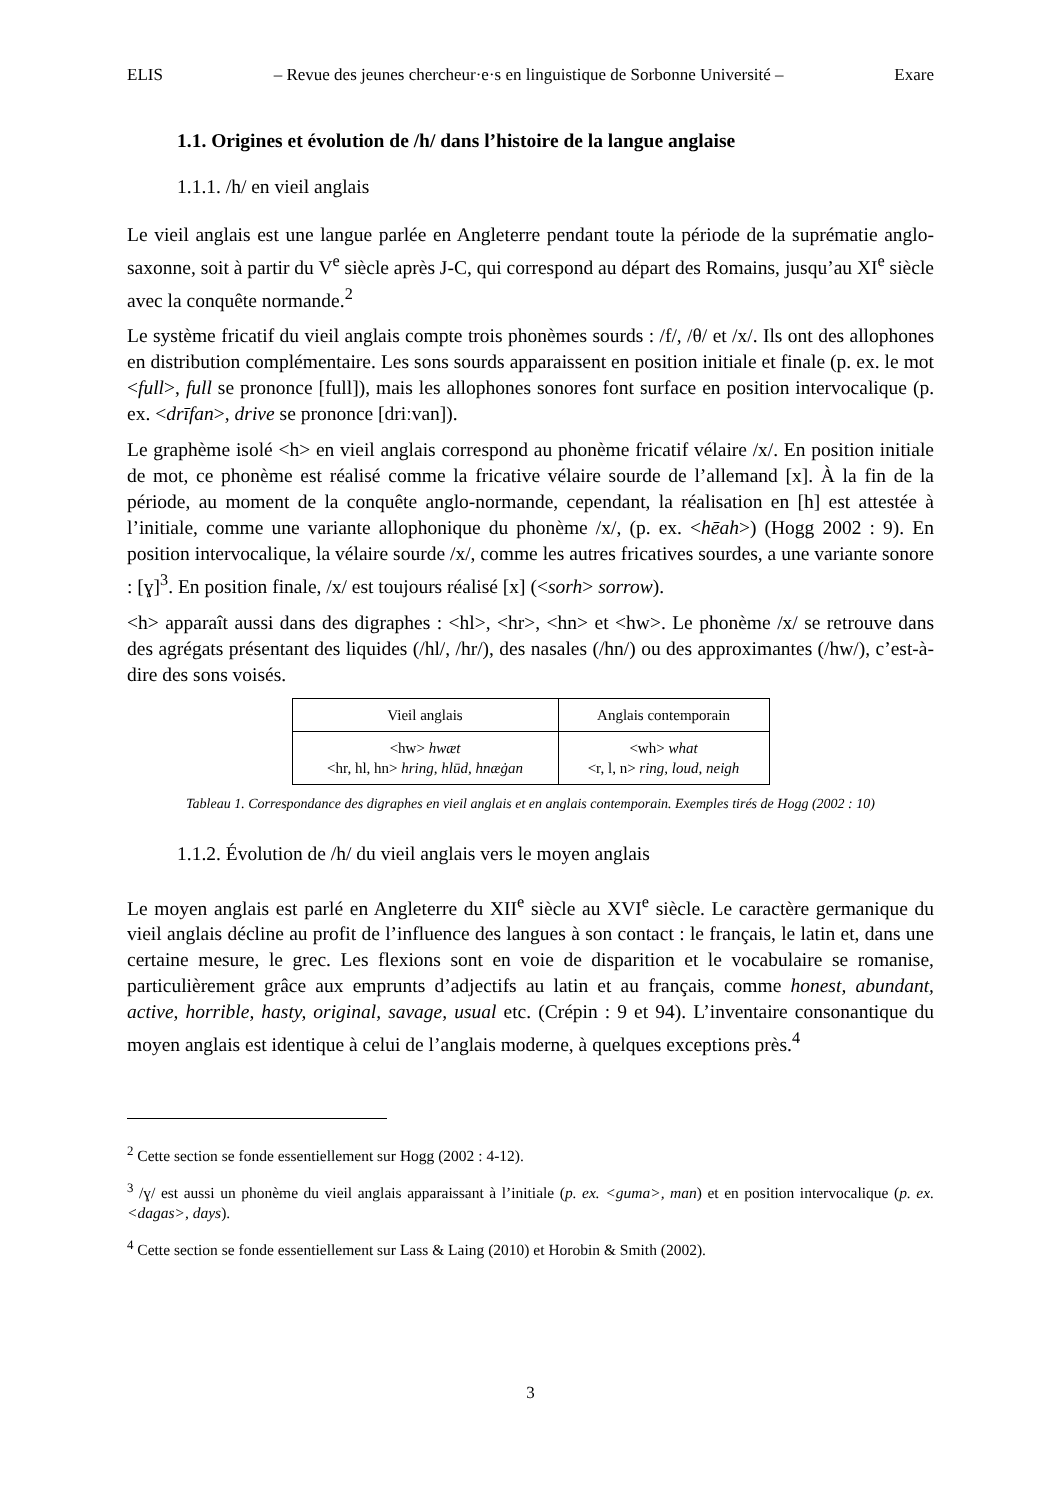ELIS – Revue des jeunes chercheur·e·s en linguistique de Sorbonne Université – Exare
1.1. Origines et évolution de /h/ dans l’histoire de la langue anglaise
1.1.1. /h/ en vieil anglais
Le vieil anglais est une langue parlée en Angleterre pendant toute la période de la suprématie anglo-saxonne, soit à partir du V<sup>e</sup> siècle après J-C, qui correspond au départ des Romains, jusqu’au XI<sup>e</sup> siècle avec la conquête normande.<sup>2</sup>
Le système fricatif du vieil anglais compte trois phonèmes sourds : /f/, /θ/ et /x/. Ils ont des allophones en distribution complémentaire. Les sons sourds apparaissent en position initiale et finale (p. ex. le mot <full>, full se prononce [full]), mais les allophones sonores font surface en position intervocalique (p. ex. <drīfan>, drive se prononce [driːvan]).
Le graphème isolé <h> en vieil anglais correspond au phonème fricatif vélaire /x/. En position initiale de mot, ce phonème est réalisé comme la fricative vélaire sourde de l’allemand [x]. À la fin de la période, au moment de la conquête anglo-normande, cependant, la réalisation en [h] est attestée à l’initiale, comme une variante allophonique du phonème /x/, (p. ex. <hēah>) (Hogg 2002 : 9). En position intervocalique, la vélaire sourde /x/, comme les autres fricatives sourdes, a une variante sonore : [ɣ]<sup>3</sup>. En position finale, /x/ est toujours réalisé [x] (<sorh> sorrow).
<h> apparaît aussi dans des digraphes : <hl>, <hr>, <hn> et <hw>. Le phonème /x/ se retrouve dans des agrégats présentant des liquides (/hl/, /hr/), des nasales (/hn/) ou des approximantes (/hw/), c’est-à-dire des sons voisés.
| Vieil anglais | Anglais contemporain |
| <hw> hwæt <hr, hl, hn> hring, hlūd, hnæġan | <wh> what <r, l, n> ring, loud, neigh |
Tableau 1. Correspondance des digraphes en vieil anglais et en anglais contemporain. Exemples tirés de Hogg (2002 : 10)
1.1.2. Évolution de /h/ du vieil anglais vers le moyen anglais
Le moyen anglais est parlé en Angleterre du XII<sup>e</sup> siècle au XVI<sup>e</sup> siècle. Le caractère germanique du vieil anglais décline au profit de l’influence des langues à son contact : le français, le latin et, dans une certaine mesure, le grec. Les flexions sont en voie de disparition et le vocabulaire se romanise, particulièrement grâce aux emprunts d’adjectifs au latin et au français, comme honest, abundant, active, horrible, hasty, original, savage, usual etc. (Crépin : 9 et 94). L’inventaire consonantique du moyen anglais est identique à celui de l’anglais moderne, à quelques exceptions près.<sup>4</sup>
<sup>2</sup> Cette section se fonde essentiellement sur Hogg (2002 : 4-12).
<sup>3</sup> /ɣ/ est aussi un phonème du vieil anglais apparaissant à l’initiale (p. ex. <guma>, man) et en position intervocalique (p. ex. <dagas>, days).
<sup>4</sup> Cette section se fonde essentiellement sur Lass & Laing (2010) et Horobin & Smith (2002).
3